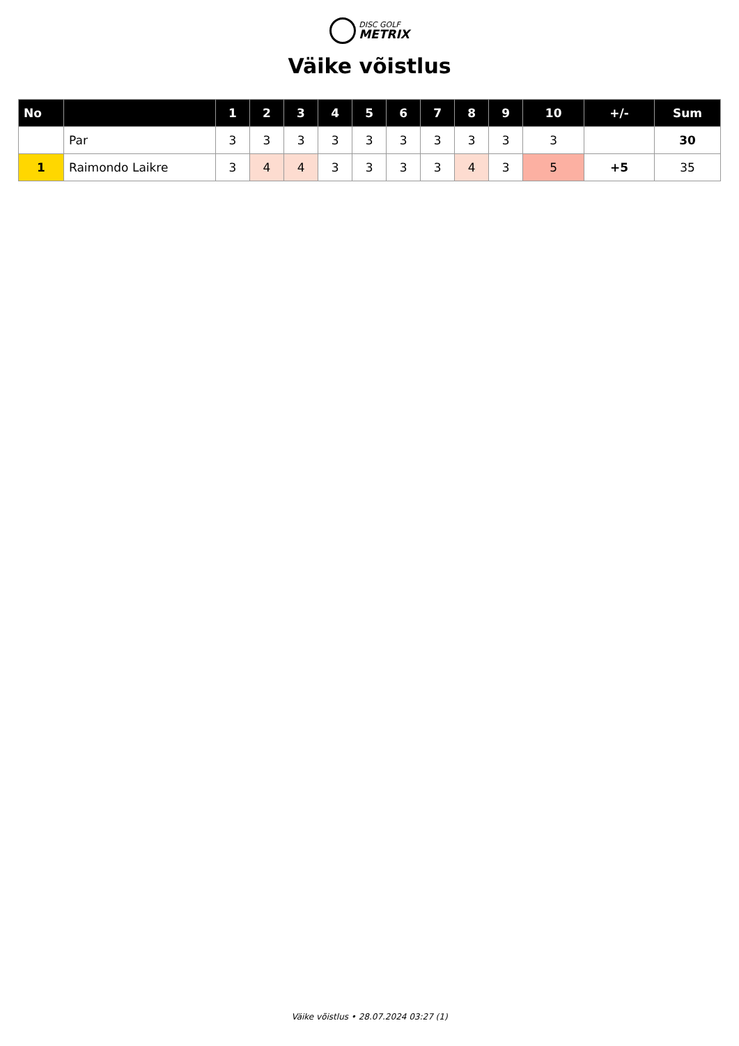DISC GOLF
METRIX
Väike võistlus
| No | | 1 | 2 | 3 | 4 | 5 | 6 | 7 | 8 | 9 | 10 | +/- | Sum |
| --- | --- | --- | --- | --- | --- | --- | --- | --- | --- | --- | --- | --- | --- |
| | Par | 3 | 3 | 3 | 3 | 3 | 3 | 3 | 3 | 3 | 3 | | 30 |
| 1 | Raimondo Laikre | 3 | 4 | 4 | 3 | 3 | 3 | 3 | 4 | 3 | 5 | +5 | 35 |
Väike võistlus • 28.07.2024 03:27 (1)